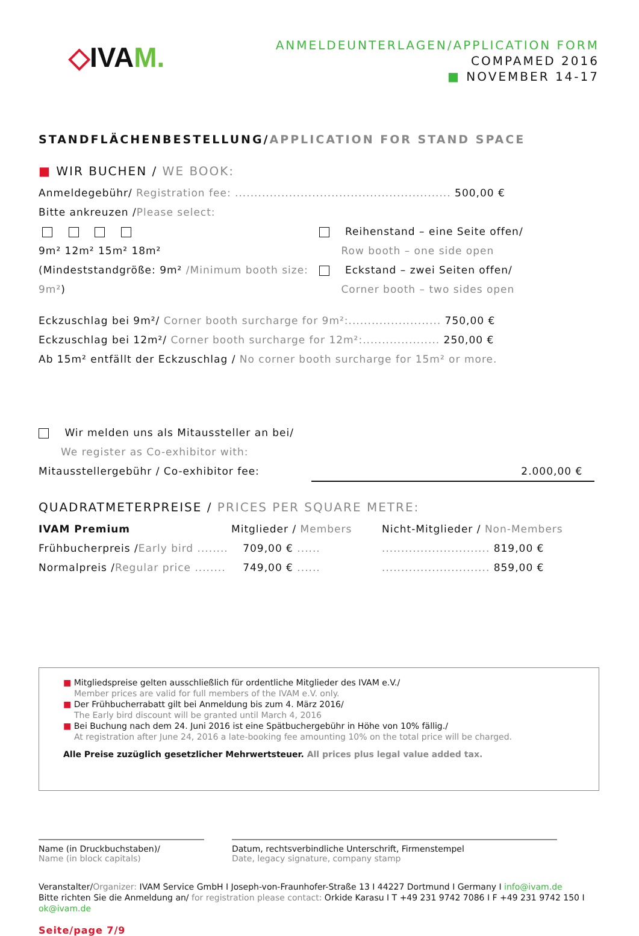◇IVAM.
ANMELDEUNTERLAGEN/APPLICATION FORM
COMPAMED 2016
■ NOVEMBER 14-17
STANDFLÄCHENBESTELLUNG/APPLICATION FOR STAND SPACE
■ WIR BUCHEN / WE BOOK:
Anmeldegebühr/ Registration fee: ........................................................ 500,00 €
Bitte ankreuzen /Please select:
9m² 12m² 15m² 18m²
(Mindeststandgröße: 9m² /Minimum booth size: 9m²)
Reihenstand – eine Seite offen/
Row booth – one side open
Eckstand – zwei Seiten offen/
Corner booth – two sides open
Eckzuschlag bei 9m²/ Corner booth surcharge for 9m²:........................ 750,00 €
Eckzuschlag bei 12m²/ Corner booth surcharge for 12m²:.................... 250,00 €
Ab 15m² entfällt der Eckzuschlag / No corner booth surcharge for 15m² or more.
Wir melden uns als Mitaussteller an bei/
We register as Co-exhibitor with:
Mitausstellergebühr / Co-exhibitor fee: 2.000,00 €
QUADRATMETERPREISE / PRICES PER SQUARE METRE:
| IVAM Premium | Mitglieder / Members | Nicht-Mitglieder / Non-Members |
| Frühbucherpreis / Early bird ........ | 709,00 € ...... | ............................ 819,00 € |
| Normalpreis / Regular price ........ | 749,00 € ...... | ............................ 859,00 € |
■ Mitgliedspreise gelten ausschließlich für ordentliche Mitglieder des IVAM e.V./
Member prices are valid for full members of the IVAM e.V. only.
■ Der Frühbucherrabatt gilt bei Anmeldung bis zum 4. März 2016/
The Early bird discount will be granted until March 4, 2016
■ Bei Buchung nach dem 24. Juni 2016 ist eine Spätbuchergebühr in Höhe von 10% fällig./
At registration after June 24, 2016 a late-booking fee amounting 10% on the total price will be charged.
Alle Preise zuzüglich gesetzlicher Mehrwertsteuer. All prices plus legal value added tax.
Name (in Druckbuchstaben)/
Name (in block capitals)
Datum, rechtsverbindliche Unterschrift, Firmenstempel
Date, legacy signature, company stamp
Veranstalter/Organizer: IVAM Service GmbH I Joseph-von-Fraunhofer-Straße 13 I 44227 Dortmund I Germany I info@ivam.de
Bitte richten Sie die Anmeldung an/ for registration please contact: Orkide Karasu I T +49 231 9742 7086 I F +49 231 9742 150 I ok@ivam.de
Seite/page 7/9